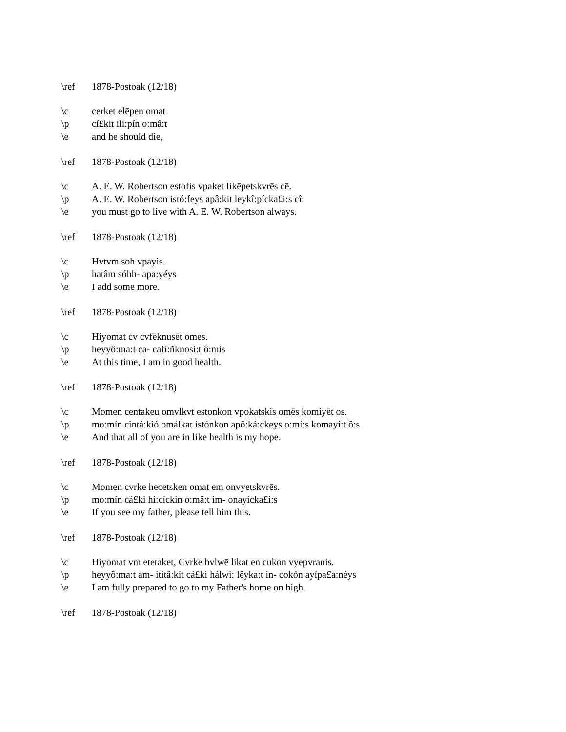\ref 1878-Postoak (12/18)
\c cerket elēpen omat
\p cí£kit ili:pín o:mâ:t
\e and he should die,
\ref 1878-Postoak (12/18)
\c A. E. W. Robertson estofis vpaket likēpetskvrēs cē.
\p A. E. W. Robertson istó:feys apâ:kit leykî:pícka£i:s cî:
\e you must go to live with A. E. W. Robertson always.
\ref 1878-Postoak (12/18)
\c Hvtvm soh vpayis.
\p hatâm sóhh- apa:yéys
\e I add some more.
\ref 1878-Postoak (12/18)
\c Hiyomat cv cvfēknusēt omes.
\p heyyô:ma:t ca- cafì:ñknosi:t ô:mis
\e At this time, I am in good health.
\ref 1878-Postoak (12/18)
\c Momen centakeu omvlkvt estonkon vpokatskis omēs komiyēt os.
\p mo:mín cintá:kió omálkat istónkon apô:ká:ckeys o:mí:s komayí:t ô:s
\e And that all of you are in like health is my hope.
\ref 1878-Postoak (12/18)
\c Momen cvrke hecetsken omat em onvyetskvrēs.
\p mo:mín cá£ki hi:cíckin o:mâ:t im- onayícka£i:s
\e If you see my father, please tell him this.
\ref 1878-Postoak (12/18)
\c Hiyomat vm etetaket, Cvrke hvlwē likat en cukon vyepvranis.
\p heyyô:ma:t am- ititâ:kit cá£ki hálwi: lêyka:t in- cokón ayípa£a:néys
\e I am fully prepared to go to my Father's home on high.
\ref 1878-Postoak (12/18)